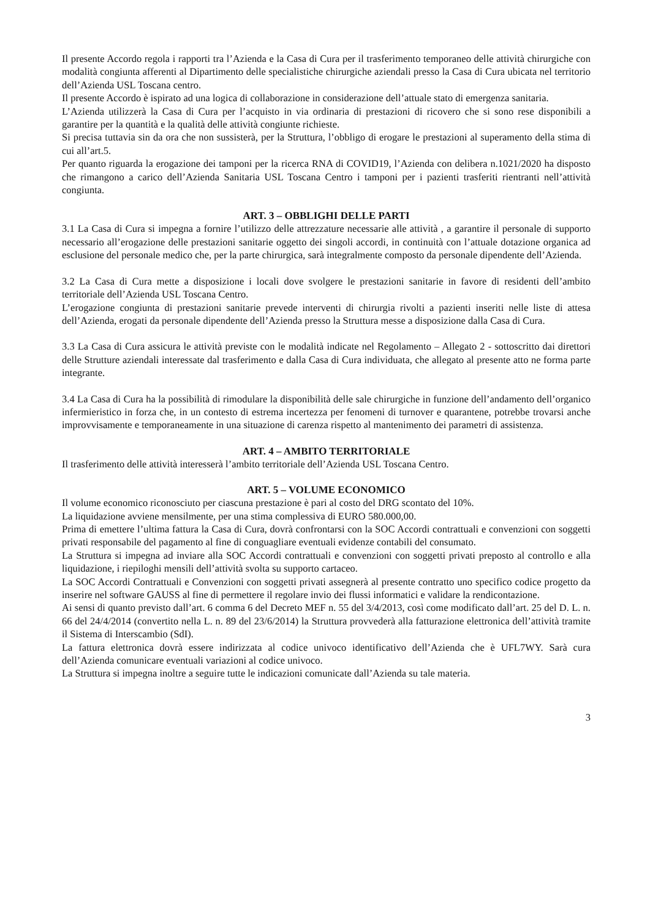Il presente Accordo regola i rapporti tra l’Azienda e la Casa di Cura per il trasferimento temporaneo delle attività chirurgiche con modalità congiunta afferenti al Dipartimento delle specialistiche chirurgiche aziendali presso la Casa di Cura ubicata nel territorio dell’Azienda USL Toscana centro.
Il presente Accordo è ispirato ad una logica di collaborazione in considerazione dell’attuale stato di emergenza sanitaria.
L’Azienda utilizzerà la Casa di Cura per l’acquisto in via ordinaria di prestazioni di ricovero che si sono rese disponibili a garantire per la quantità e la qualità delle attività congiunte richieste.
Si precisa tuttavia sin da ora che non sussisterà, per la Struttura, l’obbligo di erogare le prestazioni al superamento della stima di cui all’art.5.
Per quanto riguarda la erogazione dei tamponi per la ricerca RNA di COVID19, l’Azienda con delibera n.1021/2020 ha disposto che rimangono a carico dell’Azienda Sanitaria USL Toscana Centro i tamponi per i pazienti trasferiti rientranti nell’attività congiunta.
ART. 3 – OBBLIGHI DELLE PARTI
3.1 La Casa di Cura si impegna a fornire l’utilizzo delle attrezzature necessarie alle attività , a garantire il personale di supporto necessario all’erogazione delle prestazioni sanitarie oggetto dei singoli accordi, in continuità con l’attuale dotazione organica ad esclusione del personale medico che, per la parte chirurgica, sarà integralmente composto da personale dipendente dell’Azienda.
3.2 La Casa di Cura mette a disposizione i locali dove svolgere le prestazioni sanitarie in favore di residenti dell’ambito territoriale dell’Azienda USL Toscana Centro.
L’erogazione congiunta di prestazioni sanitarie prevede interventi di chirurgia rivolti a pazienti inseriti nelle liste di attesa dell’Azienda, erogati da personale dipendente dell’Azienda presso la Struttura messe a disposizione dalla Casa di Cura.
3.3 La Casa di Cura assicura le attività previste con le modalità indicate nel Regolamento – Allegato 2 - sottoscritto dai direttori delle Strutture aziendali interessate dal trasferimento e dalla Casa di Cura individuata, che allegato al presente atto ne forma parte integrante.
3.4 La Casa di Cura ha la possibilità di rimodulare la disponibilità delle sale chirurgiche in funzione dell’andamento dell’organico infermieristico in forza che, in un contesto di estrema incertezza per fenomeni di turnover e quarantene, potrebbe trovarsi anche improvvisamente e temporaneamente in una situazione di carenza rispetto al mantenimento dei parametri di assistenza.
ART. 4 – AMBITO TERRITORIALE
Il trasferimento delle attività interesserà l’ambito territoriale dell’Azienda USL Toscana Centro.
ART. 5 – VOLUME ECONOMICO
Il volume economico riconosciuto per ciascuna prestazione è pari al costo del DRG scontato del 10%.
La liquidazione avviene mensilmente, per una stima complessiva di EURO 580.000,00.
Prima di emettere l’ultima fattura la Casa di Cura, dovrà confrontarsi con la SOC Accordi contrattuali e convenzioni con soggetti privati responsabile del pagamento al fine di conguagliare eventuali evidenze contabili del consumato.
La Struttura si impegna ad inviare alla SOC Accordi contrattuali e convenzioni con soggetti privati preposto al controllo e alla liquidazione, i riepiloghi mensili dell’attività svolta su supporto cartaceo.
La SOC Accordi Contrattuali e Convenzioni con soggetti privati assegnerà al presente contratto uno specifico codice progetto da inserire nel software GAUSS al fine di permettere il regolare invio dei flussi informatici e validare la rendicontazione.
Ai sensi di quanto previsto dall’art. 6 comma 6 del Decreto MEF n. 55 del 3/4/2013, così come modificato dall’art. 25 del D. L. n. 66 del 24/4/2014 (convertito nella L. n. 89 del 23/6/2014) la Struttura provvederà alla fatturazione elettronica dell’attività tramite il Sistema di Interscambio (SdI).
La fattura elettronica dovrà essere indirizzata al codice univoco identificativo dell’Azienda che è UFL7WY. Sarà cura dell’Azienda comunicare eventuali variazioni al codice univoco.
La Struttura si impegna inoltre a seguire tutte le indicazioni comunicate dall’Azienda su tale materia.
3